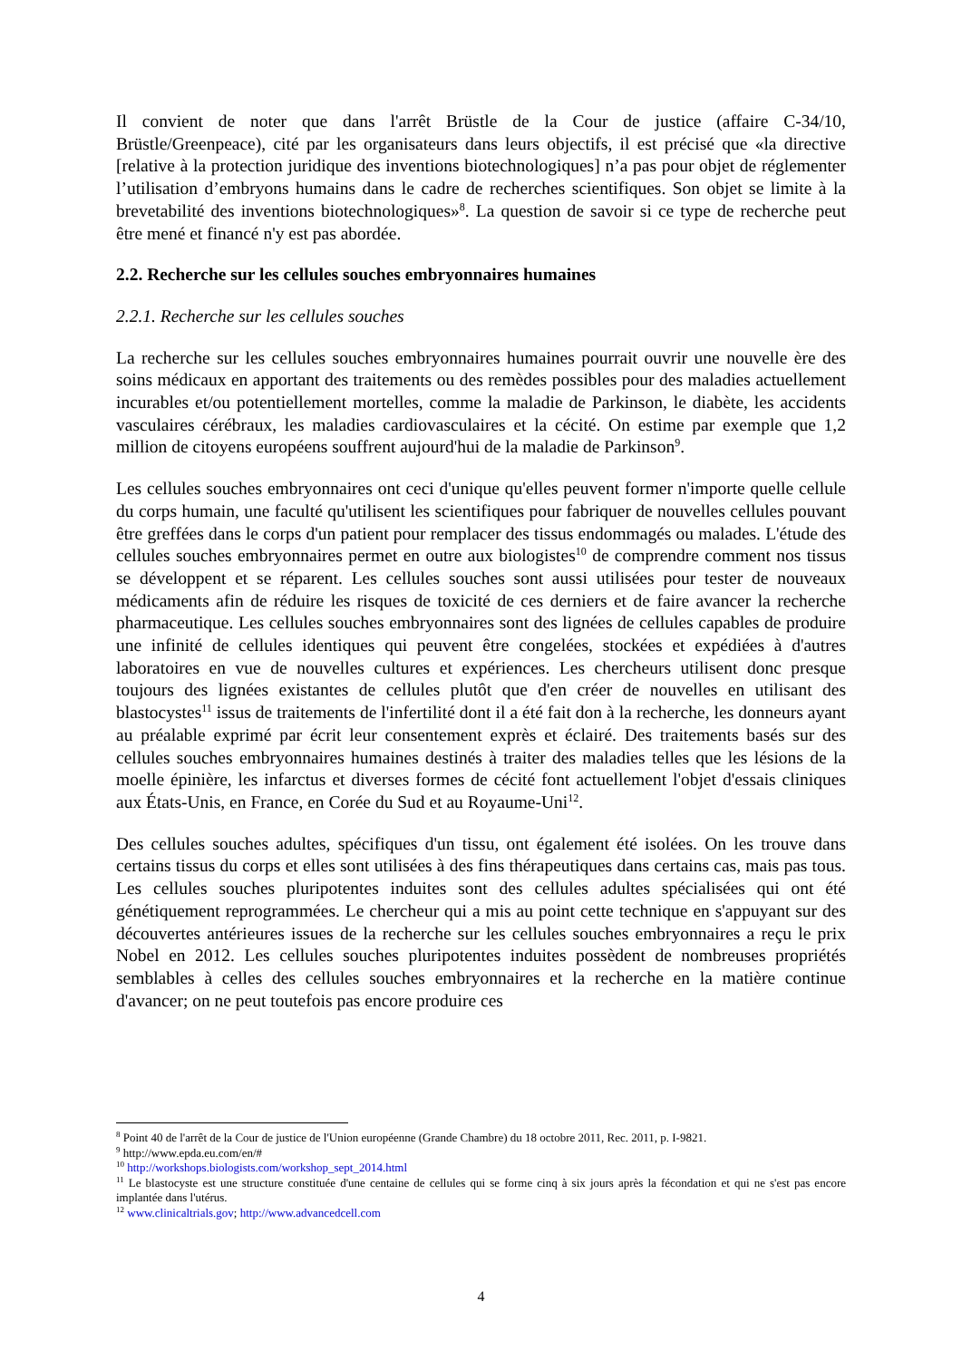Il convient de noter que dans l'arrêt Brüstle de la Cour de justice (affaire C-34/10, Brüstle/Greenpeace), cité par les organisateurs dans leurs objectifs, il est précisé que «la directive [relative à la protection juridique des inventions biotechnologiques] n’a pas pour objet de réglementer l’utilisation d’embryons humains dans le cadre de recherches scientifiques. Son objet se limite à la brevetabilité des inventions biotechnologiques»<sup>8</sup>. La question de savoir si ce type de recherche peut être mené et financé n'y est pas abordée.
2.2. Recherche sur les cellules souches embryonnaires humaines
2.2.1. Recherche sur les cellules souches
La recherche sur les cellules souches embryonnaires humaines pourrait ouvrir une nouvelle ère des soins médicaux en apportant des traitements ou des remèdes possibles pour des maladies actuellement incurables et/ou potentiellement mortelles, comme la maladie de Parkinson, le diabète, les accidents vasculaires cérébraux, les maladies cardiovasculaires et la cécité. On estime par exemple que 1,2 million de citoyens européens souffrent aujourd'hui de la maladie de Parkinson<sup>9</sup>.
Les cellules souches embryonnaires ont ceci d'unique qu'elles peuvent former n'importe quelle cellule du corps humain, une faculté qu'utilisent les scientifiques pour fabriquer de nouvelles cellules pouvant être greffées dans le corps d'un patient pour remplacer des tissus endommagés ou malades. L'étude des cellules souches embryonnaires permet en outre aux biologistes<sup>10</sup> de comprendre comment nos tissus se développent et se réparent. Les cellules souches sont aussi utilisées pour tester de nouveaux médicaments afin de réduire les risques de toxicité de ces derniers et de faire avancer la recherche pharmaceutique. Les cellules souches embryonnaires sont des lignées de cellules capables de produire une infinité de cellules identiques qui peuvent être congelées, stockées et expédiées à d'autres laboratoires en vue de nouvelles cultures et expériences. Les chercheurs utilisent donc presque toujours des lignées existantes de cellules plutôt que d'en créer de nouvelles en utilisant des blastocystes<sup>11</sup> issus de traitements de l'infertilité dont il a été fait don à la recherche, les donneurs ayant au préalable exprimé par écrit leur consentement exprès et éclairé. Des traitements basés sur des cellules souches embryonnaires humaines destinés à traiter des maladies telles que les lésions de la moelle épinière, les infarctus et diverses formes de cécité font actuellement l'objet d'essais cliniques aux États-Unis, en France, en Corée du Sud et au Royaume-Uni<sup>12</sup>.
Des cellules souches adultes, spécifiques d'un tissu, ont également été isolées. On les trouve dans certains tissus du corps et elles sont utilisées à des fins thérapeutiques dans certains cas, mais pas tous. Les cellules souches pluripotentes induites sont des cellules adultes spécialisées qui ont été génétiquement reprogrammées. Le chercheur qui a mis au point cette technique en s'appuyant sur des découvertes antérieures issues de la recherche sur les cellules souches embryonnaires a reçu le prix Nobel en 2012. Les cellules souches pluripotentes induites possèdent de nombreuses propriétés semblables à celles des cellules souches embryonnaires et la recherche en la matière continue d'avancer; on ne peut toutefois pas encore produire ces
<sup>8</sup> Point 40 de l'arrêt de la Cour de justice de l'Union européenne (Grande Chambre) du 18 octobre 2011, Rec. 2011, p. I-9821.
<sup>9</sup> http://www.epda.eu.com/en/#
<sup>10</sup> http://workshops.biologists.com/workshop_sept_2014.html
<sup>11</sup> Le blastocyste est une structure constituée d'une centaine de cellules qui se forme cinq à six jours après la fécondation et qui ne s'est pas encore implantée dans l'utérus.
<sup>12</sup> www.clinicaltrials.gov; http://www.advancedcell.com
4